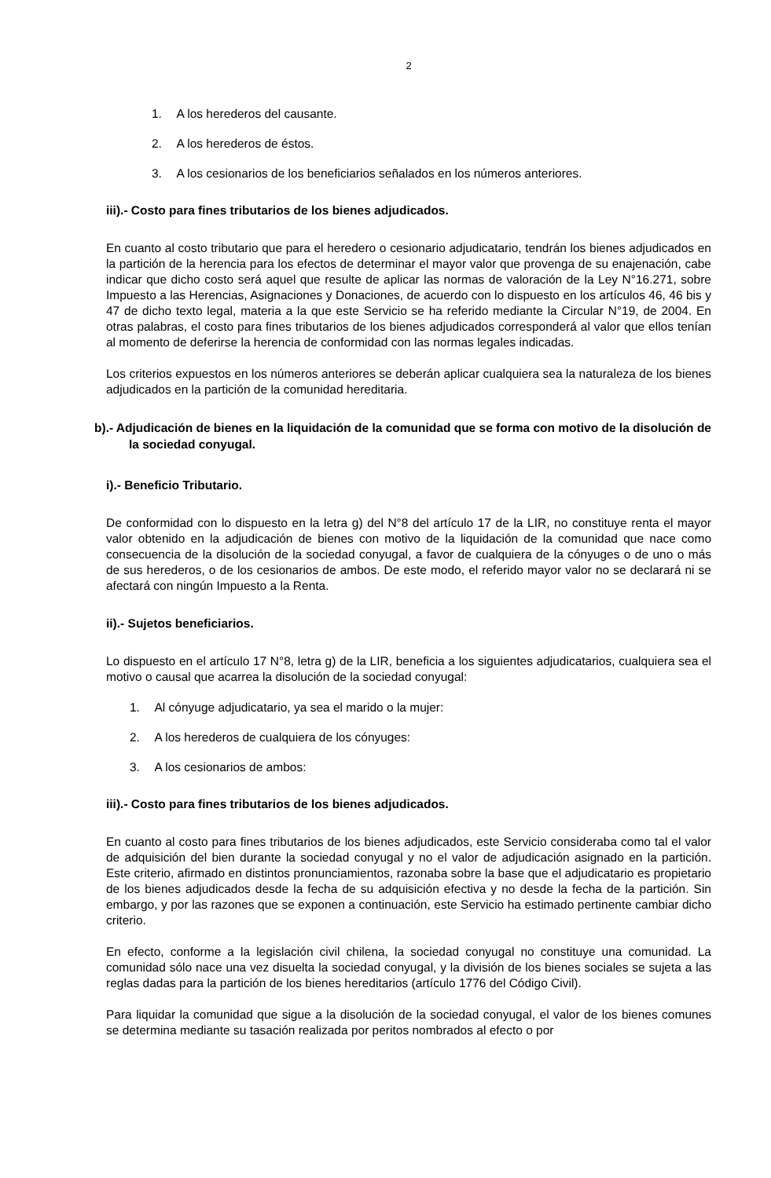2
1. A los herederos del causante.
2. A los herederos de éstos.
3. A los cesionarios de los beneficiarios señalados en los números anteriores.
iii).- Costo para fines tributarios de los bienes adjudicados.
En cuanto al costo tributario que para el heredero o cesionario adjudicatario, tendrán los bienes adjudicados en la partición de la herencia para los efectos de determinar el mayor valor que provenga de su enajenación, cabe indicar que dicho costo será aquel que resulte de aplicar las normas de valoración de la Ley N°16.271, sobre Impuesto a las Herencias, Asignaciones y Donaciones, de acuerdo con lo dispuesto en los artículos 46, 46 bis y 47 de dicho texto legal, materia a la que este Servicio se ha referido mediante la Circular N°19, de 2004. En otras palabras, el costo para fines tributarios de los bienes adjudicados corresponderá al valor que ellos tenían al momento de deferirse la herencia de conformidad con las normas legales indicadas.
Los criterios expuestos en los números anteriores se deberán aplicar cualquiera sea la naturaleza de los bienes adjudicados en la partición de la comunidad hereditaria.
b).- Adjudicación de bienes en la liquidación de la comunidad que se forma con motivo de la disolución de la sociedad conyugal.
i).- Beneficio Tributario.
De conformidad con lo dispuesto en la letra g) del N°8 del artículo 17 de la LIR, no constituye renta el mayor valor obtenido en la adjudicación de bienes con motivo de la liquidación de la comunidad que nace como consecuencia de la disolución de la sociedad conyugal, a favor de cualquiera de la cónyuges o de uno o más de sus herederos, o de los cesionarios de ambos. De este modo, el referido mayor valor no se declarará ni se afectará con ningún Impuesto a la Renta.
ii).- Sujetos beneficiarios.
Lo dispuesto en el artículo 17 N°8, letra g) de la LIR, beneficia a los siguientes adjudicatarios, cualquiera sea el motivo o causal que acarrea la disolución de la sociedad conyugal:
1. Al cónyuge adjudicatario, ya sea el marido o la mujer:
2. A los herederos de cualquiera de los cónyuges:
3. A los cesionarios de ambos:
iii).- Costo para fines tributarios de los bienes adjudicados.
En cuanto al costo para fines tributarios de los bienes adjudicados, este Servicio consideraba como tal el valor de adquisición del bien durante la sociedad conyugal y no el valor de adjudicación asignado en la partición. Este criterio, afirmado en distintos pronunciamientos, razonaba sobre la base que el adjudicatario es propietario de los bienes adjudicados desde la fecha de su adquisición efectiva y no desde la fecha de la partición. Sin embargo, y por las razones que se exponen a continuación, este Servicio ha estimado pertinente cambiar dicho criterio.
En efecto, conforme a la legislación civil chilena, la sociedad conyugal no constituye una comunidad. La comunidad sólo nace una vez disuelta la sociedad conyugal, y la división de los bienes sociales se sujeta a las reglas dadas para la partición de los bienes hereditarios (artículo 1776 del Código Civil).
Para liquidar la comunidad que sigue a la disolución de la sociedad conyugal, el valor de los bienes comunes se determina mediante su tasación realizada por peritos nombrados al efecto o por